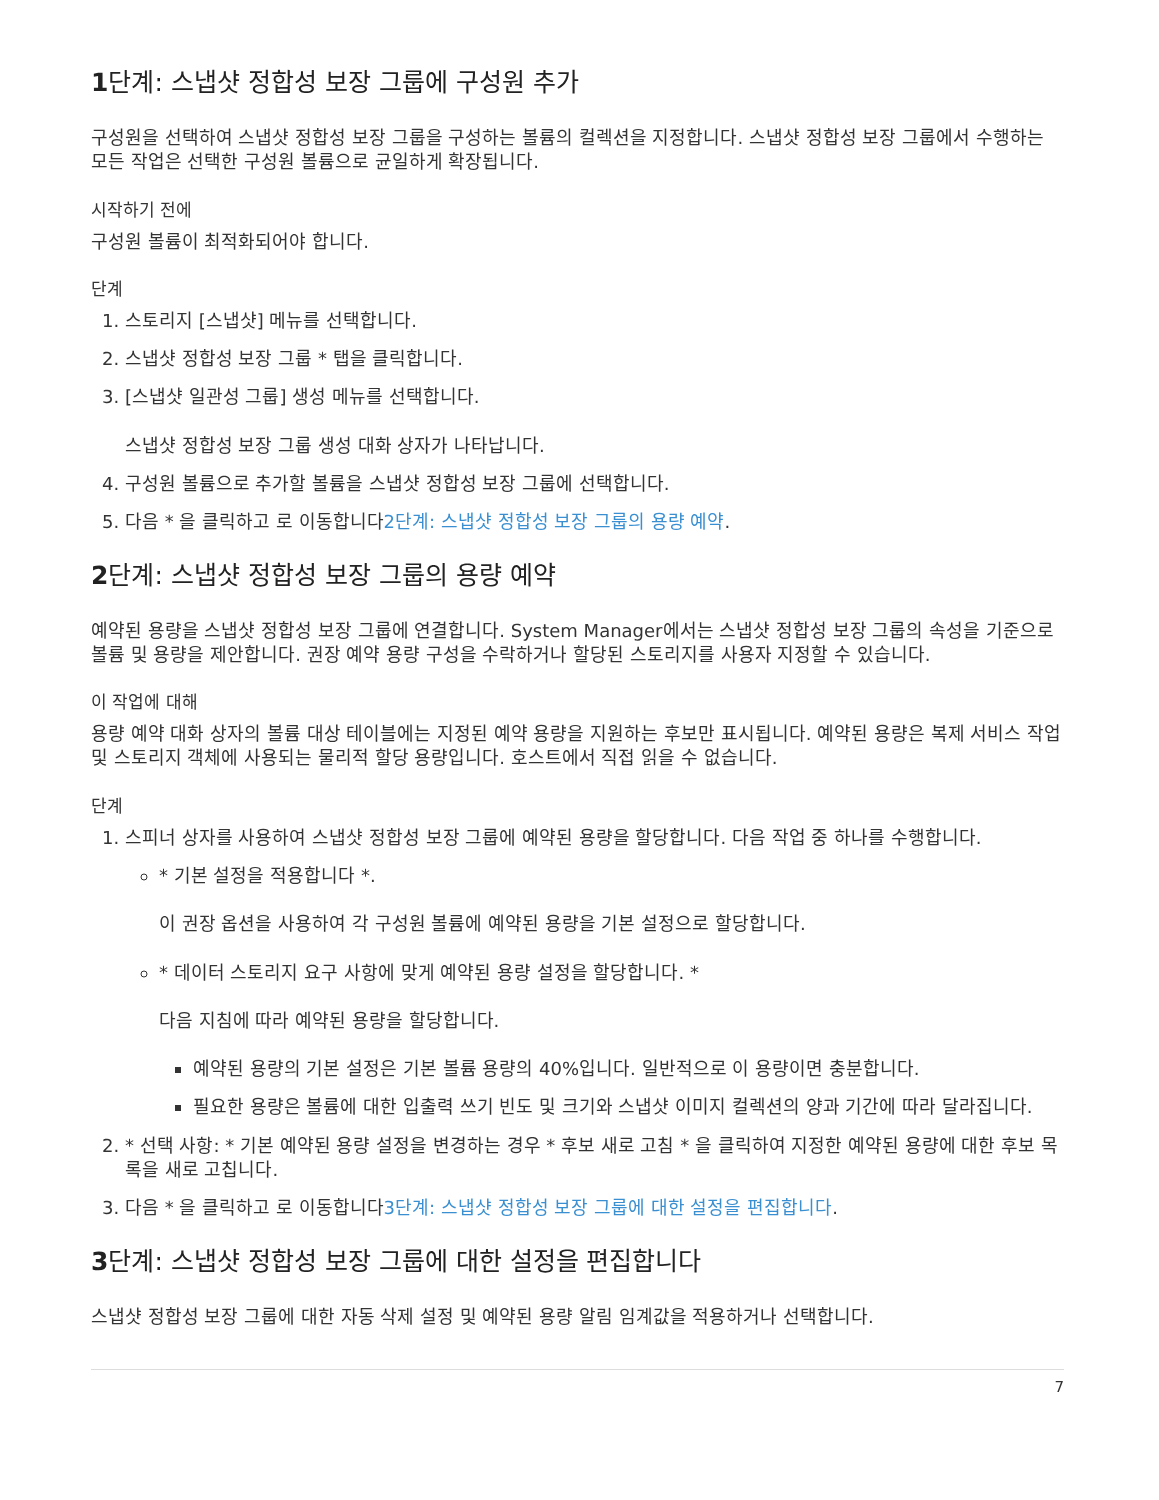1단계: 스냅샷 정합성 보장 그룹에 구성원 추가
구성원을 선택하여 스냅샷 정합성 보장 그룹을 구성하는 볼륨의 컬렉션을 지정합니다. 스냅샷 정합성 보장 그룹에서 수행하는 모든 작업은 선택한 구성원 볼륨으로 균일하게 확장됩니다.
시작하기 전에
구성원 볼륨이 최적화되어야 합니다.
단계
1. 스토리지 [스냅샷] 메뉴를 선택합니다.
2. 스냅샷 정합성 보장 그룹 * 탭을 클릭합니다.
3. [스냅샷 일관성 그룹] 생성 메뉴를 선택합니다.
스냅샷 정합성 보장 그룹 생성 대화 상자가 나타납니다.
4. 구성원 볼륨으로 추가할 볼륨을 스냅샷 정합성 보장 그룹에 선택합니다.
5. 다음 * 을 클릭하고 로 이동합니다2단계: 스냅샷 정합성 보장 그룹의 용량 예약.
2단계: 스냅샷 정합성 보장 그룹의 용량 예약
예약된 용량을 스냅샷 정합성 보장 그룹에 연결합니다. System Manager에서는 스냅샷 정합성 보장 그룹의 속성을 기준으로 볼륨 및 용량을 제안합니다. 권장 예약 용량 구성을 수락하거나 할당된 스토리지를 사용자 지정할 수 있습니다.
이 작업에 대해
용량 예약 대화 상자의 볼륨 대상 테이블에는 지정된 예약 용량을 지원하는 후보만 표시됩니다. 예약된 용량은 복제 서비스 작업 및 스토리지 객체에 사용되는 물리적 할당 용량입니다. 호스트에서 직접 읽을 수 없습니다.
단계
1. 스피너 상자를 사용하여 스냅샷 정합성 보장 그룹에 예약된 용량을 할당합니다. 다음 작업 중 하나를 수행합니다.
* 기본 설정을 적용합니다 *.
이 권장 옵션을 사용하여 각 구성원 볼륨에 예약된 용량을 기본 설정으로 할당합니다.
* 데이터 스토리지 요구 사항에 맞게 예약된 용량 설정을 할당합니다. *
다음 지침에 따라 예약된 용량을 할당합니다.
예약된 용량의 기본 설정은 기본 볼륨 용량의 40%입니다. 일반적으로 이 용량이면 충분합니다.
필요한 용량은 볼륨에 대한 입출력 쓰기 빈도 및 크기와 스냅샷 이미지 컬렉션의 양과 기간에 따라 달라집니다.
2. * 선택 사항: * 기본 예약된 용량 설정을 변경하는 경우 * 후보 새로 고침 * 을 클릭하여 지정한 예약된 용량에 대한 후보 목록을 새로 고칩니다.
3. 다음 * 을 클릭하고 로 이동합니다3단계: 스냅샷 정합성 보장 그룹에 대한 설정을 편집합니다.
3단계: 스냅샷 정합성 보장 그룹에 대한 설정을 편집합니다
스냅샷 정합성 보장 그룹에 대한 자동 삭제 설정 및 예약된 용량 알림 임계값을 적용하거나 선택합니다.
7